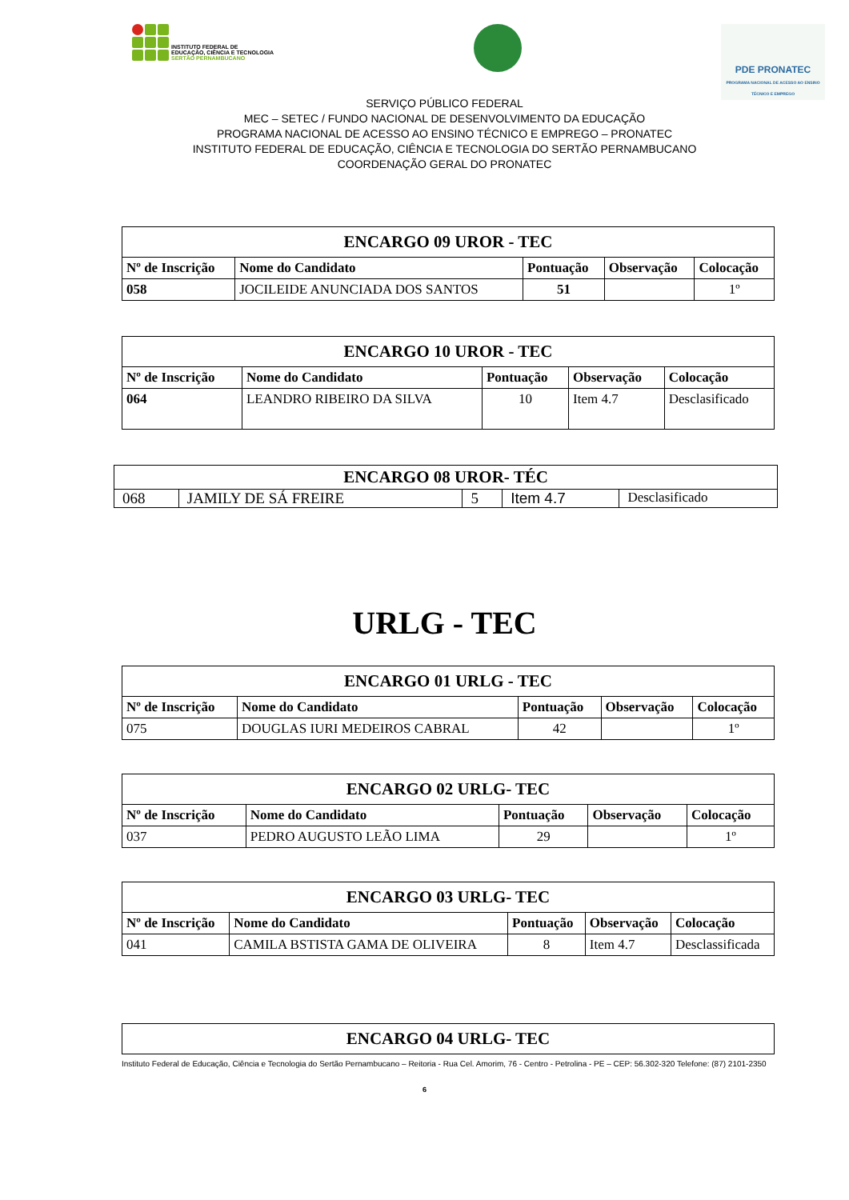INSTITUTO FEDERAL DE
EDUCAÇÃO, CIÊNCIA E TECNOLOGIA
SERTÃO PERNAMBUCANO
PDE PRONATEC
PROGRAMA NACIONAL DE ACESSO AO ENSINO TÉCNICO E EMPREGO
SERVIÇO PÚBLICO FEDERAL
MEC – SETEC / FUNDO NACIONAL DE DESENVOLVIMENTO DA EDUCAÇÃO
PROGRAMA NACIONAL DE ACESSO AO ENSINO TÉCNICO E EMPREGO – PRONATEC
INSTITUTO FEDERAL DE EDUCAÇÃO, CIÊNCIA E TECNOLOGIA DO SERTÃO PERNAMBUCANO
COORDENAÇÃO GERAL DO PRONATEC
| ENCARGO 09 UROR - TEC | | | | |
| --- | --- | --- | --- | --- |
| Nº de Inscrição | Nome do Candidato | Pontuação | Observação | Colocação |
| 058 | JOCILEIDE ANUNCIADA DOS SANTOS | 51 | | 1º |
| ENCARGO 10 UROR - TEC | | | | |
| --- | --- | --- | --- | --- |
| Nº de Inscrição | Nome do Candidato | Pontuação | Observação | Colocação |
| 064 | LEANDRO RIBEIRO DA SILVA | 10 | Item 4.7 | Desclasificado |
| ENCARGO 08 UROR- TÉC | | | | |
| --- | --- | --- | --- | --- |
| 068 | JAMILY DE SÁ FREIRE | 5 | Item 4.7 | Desclasificado |
URLG - TEC
| ENCARGO 01 URLG - TEC | | | | |
| --- | --- | --- | --- | --- |
| Nº de Inscrição | Nome do Candidato | Pontuação | Observação | Colocação |
| 075 | DOUGLAS IURI MEDEIROS CABRAL | 42 | | 1º |
| ENCARGO 02 URLG- TEC | | | | |
| --- | --- | --- | --- | --- |
| Nº de Inscrição | Nome do Candidato | Pontuação | Observação | Colocação |
| 037 | PEDRO AUGUSTO LEÃO LIMA | 29 | | 1º |
| ENCARGO 03 URLG- TEC | | | | |
| --- | --- | --- | --- | --- |
| Nº de Inscrição | Nome do Candidato | Pontuação | Observação | Colocação |
| 041 | CAMILA BSTISTA GAMA DE OLIVEIRA | 8 | Item 4.7 | Desclassificada |
| ENCARGO 04 URLG- TEC |
| --- |
Instituto Federal de Educação, Ciência e Tecnologia do Sertão Pernambucano – Reitoria - Rua Cel. Amorim, 76 - Centro - Petrolina - PE – CEP: 56.302-320 Telefone: (87) 2101-2350
6